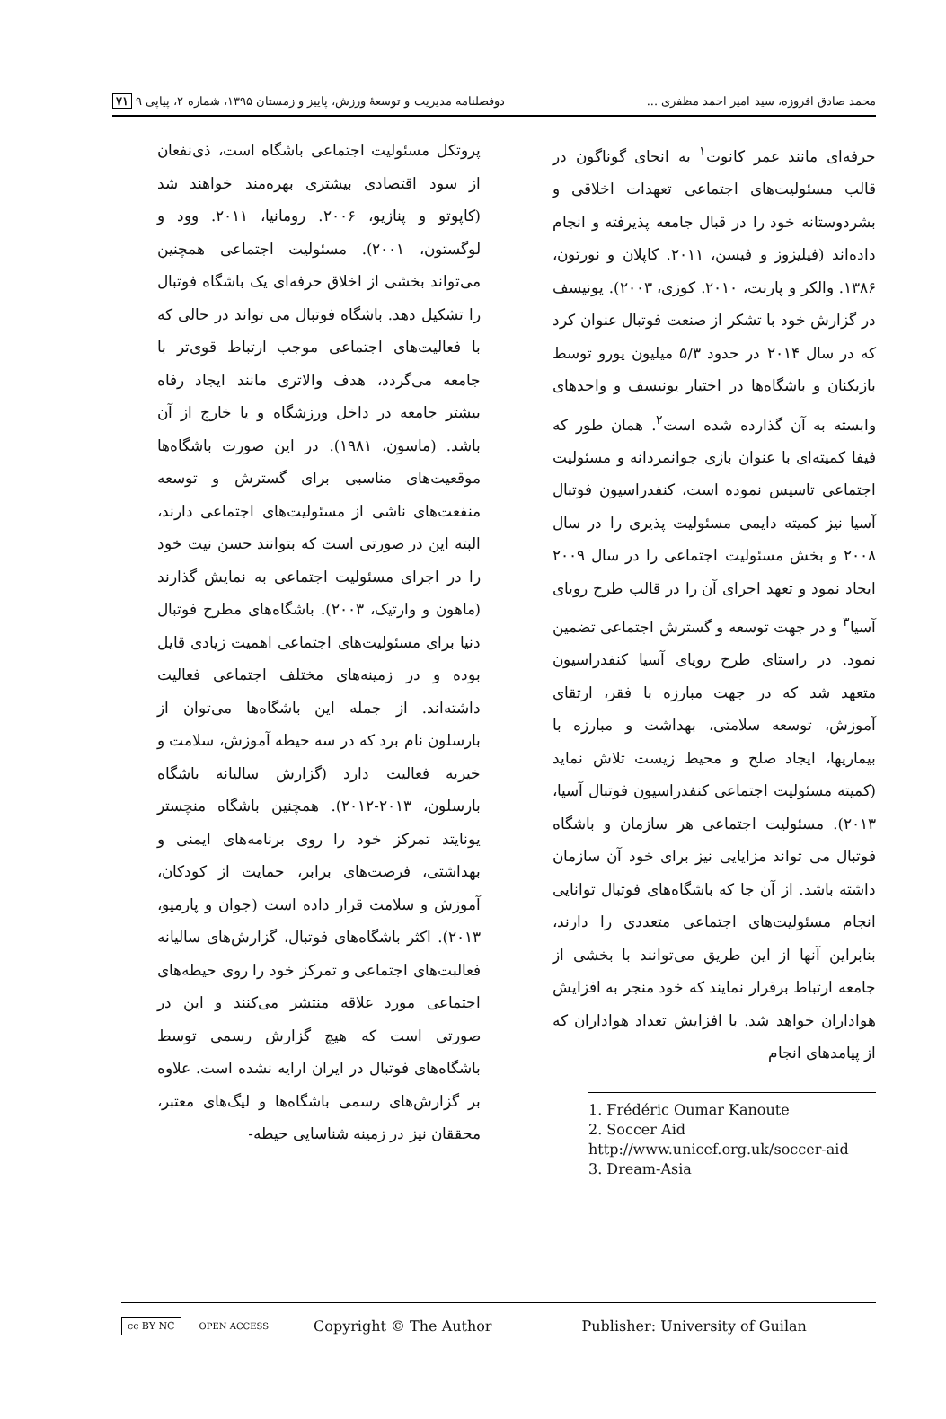محمد صادق افروزه، سید امیر احمد مظفری ... دوفصلنامه مدیریت و توسعهٔ ورزش، پاییز و زمستان ۱۳۹۵، شماره ۲، پیاپی ۹ ۷۱
حرفه‌ای مانند عمر کانوت<sup>۱</sup> به انحای گوناگون در قالب مسئولیت‌های اجتماعی تعهدات اخلاقی و بشردوستانه خود را در قبال جامعه پذیرفته و انجام داده‌اند (فیلیزوز و فیسن، ۲۰۱۱. کاپلان و نورتون، ۱۳۸۶. والکر و پارنت، ۲۰۱۰. کوزی، ۲۰۰۳). یونیسف در گزارش خود با تشکر از صنعت فوتبال عنوان کرد که در سال ۲۰۱۴ در حدود ۵/۳ میلیون یورو توسط بازیکنان و باشگاه‌ها در اختیار یونیسف و واحدهای وابسته به آن گذارده شده است<sup>۲</sup>. همان طور که فیفا کمیته‌ای با عنوان بازی جوانمردانه و مسئولیت اجتماعی تاسیس نموده است، کنفدراسیون فوتبال آسیا نیز کمیته دایمی مسئولیت پذیری را در سال ۲۰۰۸ و بخش مسئولیت اجتماعی را در سال ۲۰۰۹ ایجاد نمود و تعهد اجرای آن را در قالب طرح رویای آسیا<sup>۳</sup> و در جهت توسعه و گسترش اجتماعی تضمین نمود. در راستای طرح رویای آسیا کنفدراسیون متعهد شد که در جهت مبارزه با فقر، ارتقای آموزش، توسعه سلامتی، بهداشت و مبارزه با بیماریها، ایجاد صلح و محیط زیست تلاش نماید (کمیته مسئولیت اجتماعی کنفدراسیون فوتبال آسیا، ۲۰۱۳). مسئولیت اجتماعی هر سازمان و باشگاه فوتبال می تواند مزایایی نیز برای خود آن سازمان داشته باشد. از آن جا که باشگاه‌های فوتبال توانایی انجام مسئولیت‌های اجتماعی متعددی را دارند، بنابراین آنها از این طریق می‌توانند با بخشی از جامعه ارتباط برقرار نمایند که خود منجر به افزایش هواداران خواهد شد. با افزایش تعداد هواداران که از پیامدهای انجام
1. Frédéric Oumar Kanoute
2. Soccer Aid
http://www.unicef.org.uk/soccer-aid
3. Dream-Asia
پروتکل مسئولیت اجتماعی باشگاه است، ذی‌نفعان از سود اقتصادی بیشتری بهره‌مند خواهند شد (کاپوتو و پنازیو، ۲۰۰۶. رومانیا، ۲۰۱۱. وود و لوگستون، ۲۰۰۱). مسئولیت اجتماعی همچنین می‌تواند بخشی از اخلاق حرفه‌ای یک باشگاه فوتبال را تشکیل دهد. باشگاه فوتبال می تواند در حالی که با فعالیت‌های اجتماعی موجب ارتباط قوی‌تر با جامعه می‌گردد، هدف والاتری مانند ایجاد رفاه بیشتر جامعه در داخل ورزشگاه و یا خارج از آن باشد. (ماسون، ۱۹۸۱). در این صورت باشگاه‌ها موقعیت‌های مناسبی برای گسترش و توسعه منفعت‌های ناشی از مسئولیت‌های اجتماعی دارند، البته این در صورتی است که بتوانند حسن نیت خود را در اجرای مسئولیت اجتماعی به نمایش گذارند (ماهون و وارتیک، ۲۰۰۳). باشگاه‌های مطرح فوتبال دنیا برای مسئولیت‌های اجتماعی اهمیت زیادی قایل بوده و در زمینه‌های مختلف اجتماعی فعالیت داشته‌اند. از جمله این باشگاه‌ها می‌توان از بارسلون نام برد که در سه حیطه آموزش، سلامت و خیریه فعالیت دارد (گزارش سالیانه باشگاه بارسلون، ۲۰۱۳-۲۰۱۲). همچنین باشگاه منچستر یونایتد تمرکز خود را روی برنامه‌های ایمنی و بهداشتی، فرصت‌های برابر، حمایت از کودکان، آموزش و سلامت قرار داده است (جوان و پارمیو، ۲۰۱۳). اکثر باشگاه‌های فوتبال، گزارش‌های سالیانه فعالبت‌های اجتماعی و تمرکز خود را روی حیطه‌های اجتماعی مورد علاقه منتشر می‌کنند و این در صورتی است که هیچ گزارش رسمی توسط باشگاه‌های فوتبال در ایران ارایه نشده است. علاوه بر گزارش‌های رسمی باشگاه‌ها و لیگ‌های معتبر، محققان نیز در زمینه شناسایی حیطه-
cc BY NC OPEN ACCESS Copyright © The Author Publisher: University of Guilan